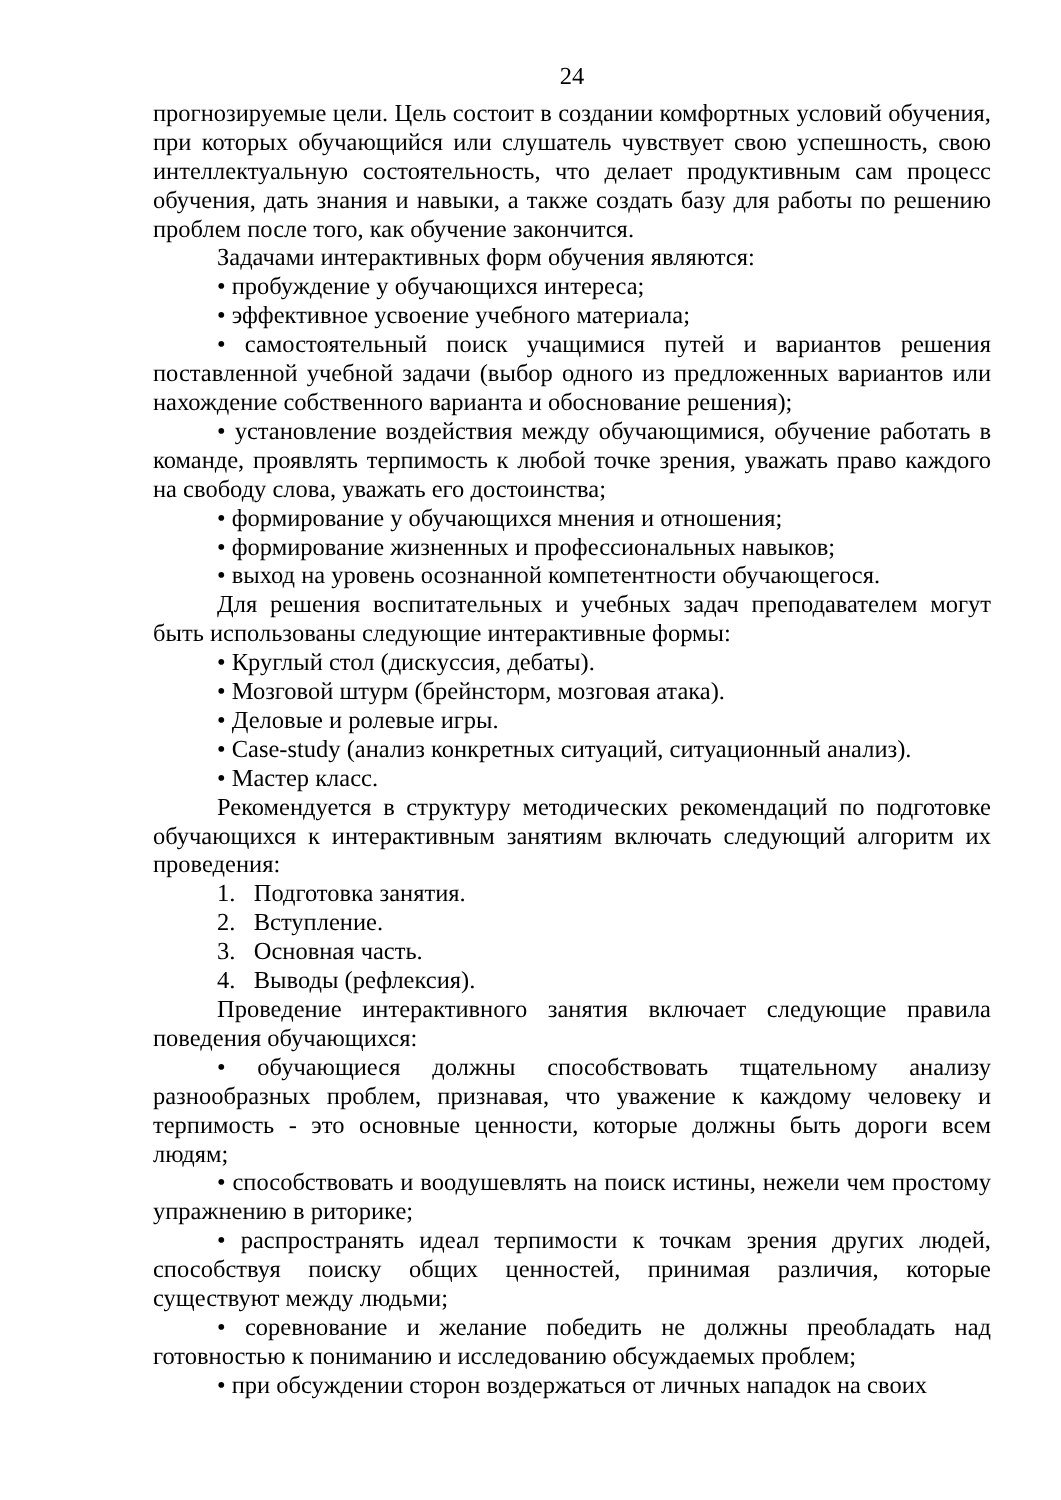24
прогнозируемые цели. Цель состоит в создании комфортных условий обучения, при которых обучающийся или слушатель чувствует свою успешность, свою интеллектуальную состоятельность, что делает продуктивным сам процесс обучения, дать знания и навыки, а также создать базу для работы по решению проблем после того, как обучение закончится.
Задачами интерактивных форм обучения являются:
• пробуждение у обучающихся интереса;
• эффективное усвоение учебного материала;
• самостоятельный поиск учащимися путей и вариантов решения поставленной учебной задачи (выбор одного из предложенных вариантов или нахождение собственного варианта и обоснование решения);
• установление воздействия между обучающимися, обучение работать в команде, проявлять терпимость к любой точке зрения, уважать право каждого на свободу слова, уважать его достоинства;
• формирование у обучающихся мнения и отношения;
• формирование жизненных и профессиональных навыков;
• выход на уровень осознанной компетентности обучающегося.
Для решения воспитательных и учебных задач преподавателем могут быть использованы следующие интерактивные формы:
• Круглый стол (дискуссия, дебаты).
• Мозговой штурм (брейнсторм, мозговая атака).
• Деловые и ролевые игры.
• Case-study (анализ конкретных ситуаций, ситуационный анализ).
• Мастер класс.
Рекомендуется в структуру методических рекомендаций по подготовке обучающихся к интерактивным занятиям включать следующий алгоритм их проведения:
1. Подготовка занятия.
2. Вступление.
3. Основная часть.
4. Выводы (рефлексия).
Проведение интерактивного занятия включает следующие правила поведения обучающихся:
• обучающиеся должны способствовать тщательному анализу разнообразных проблем, признавая, что уважение к каждому человеку и терпимость - это основные ценности, которые должны быть дороги всем людям;
• способствовать и воодушевлять на поиск истины, нежели чем простому упражнению в риторике;
• распространять идеал терпимости к точкам зрения других людей, способствуя поиску общих ценностей, принимая различия, которые существуют между людьми;
• соревнование и желание победить не должны преобладать над готовностью к пониманию и исследованию обсуждаемых проблем;
• при обсуждении сторон воздержаться от личных нападок на своих